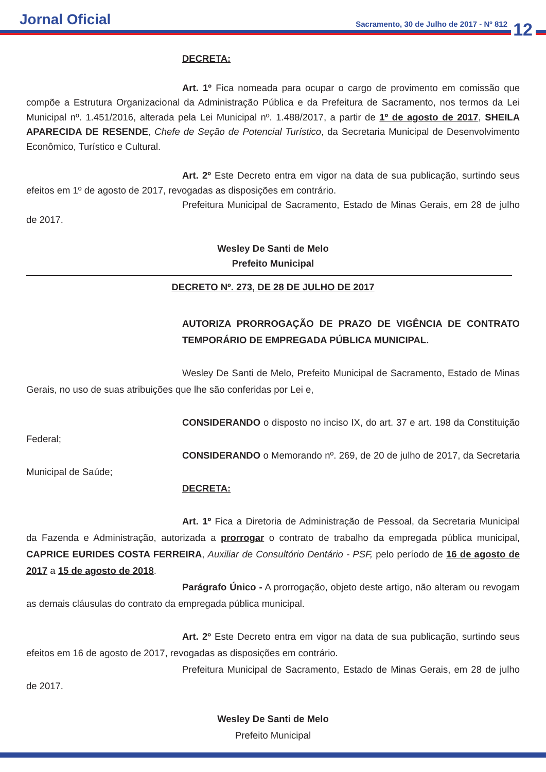Jornal Oficial
Sacramento, 30 de Julho de 2017 - Nº 812
12
DECRETA:
Art. 1º Fica nomeada para ocupar o cargo de provimento em comissão que compõe a Estrutura Organizacional da Administração Pública e da Prefeitura de Sacramento, nos termos da Lei Municipal nº. 1.451/2016, alterada pela Lei Municipal nº. 1.488/2017, a partir de 1º de agosto de 2017, SHEILA APARECIDA DE RESENDE, Chefe de Seção de Potencial Turístico, da Secretaria Municipal de Desenvolvimento Econômico, Turístico e Cultural.
Art. 2º Este Decreto entra em vigor na data de sua publicação, surtindo seus efeitos em 1º de agosto de 2017, revogadas as disposições em contrário.
Prefeitura Municipal de Sacramento, Estado de Minas Gerais, em 28 de julho de 2017.
Wesley De Santi de Melo
Prefeito Municipal
DECRETO Nº. 273, DE 28 DE JULHO DE 2017
AUTORIZA PRORROGAÇÃO DE PRAZO DE VIGÊNCIA DE CONTRATO TEMPORÁRIO DE EMPREGADA PÚBLICA MUNICIPAL.
Wesley De Santi de Melo, Prefeito Municipal de Sacramento, Estado de Minas Gerais, no uso de suas atribuições que lhe são conferidas por Lei e,
CONSIDERANDO o disposto no inciso IX, do art. 37 e art. 198 da Constituição Federal;
CONSIDERANDO o Memorando nº. 269, de 20 de julho de 2017, da Secretaria Municipal de Saúde;
DECRETA:
Art. 1º Fica a Diretoria de Administração de Pessoal, da Secretaria Municipal da Fazenda e Administração, autorizada a prorrogar o contrato de trabalho da empregada pública municipal, CAPRICE EURIDES COSTA FERREIRA, Auxiliar de Consultório Dentário - PSF, pelo período de 16 de agosto de 2017 a 15 de agosto de 2018.
Parágrafo Único - A prorrogação, objeto deste artigo, não alteram ou revogam as demais cláusulas do contrato da empregada pública municipal.
Art. 2º Este Decreto entra em vigor na data de sua publicação, surtindo seus efeitos em 16 de agosto de 2017, revogadas as disposições em contrário.
Prefeitura Municipal de Sacramento, Estado de Minas Gerais, em 28 de julho de 2017.
Wesley De Santi de Melo
Prefeito Municipal